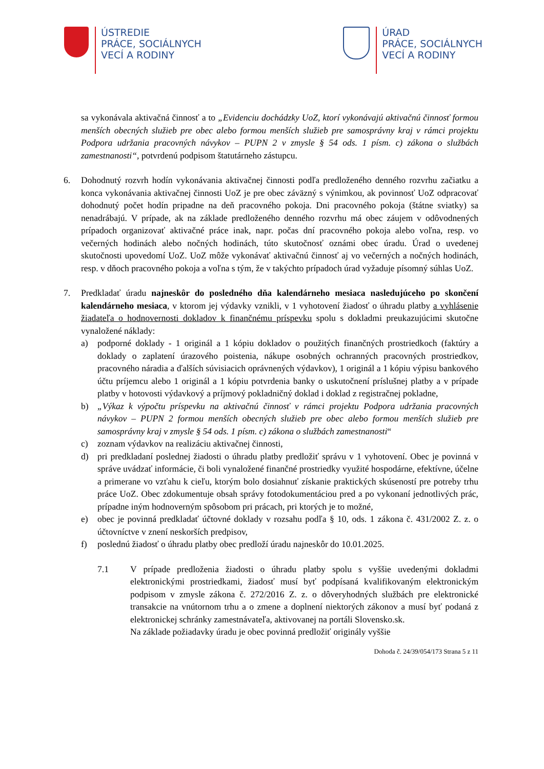ÚSTREDIE
PRÁCE, SOCIÁLNYCH
VECÍ A RODINY
ÚRAD
PRÁCE, SOCIÁLNYCH
VECÍ A RODINY
sa vykonávala aktivačná činnosť a to „Evidenciu dochádzky UoZ, ktorí vykonávajú aktivačnú činnosť formou menších obecných služieb pre obec alebo formou menších služieb pre samosprávny kraj v rámci projektu Podpora udržania pracovných návykov – PUPN 2 v zmysle § 54 ods. 1 písm. c) zákona o službách zamestnanosti“, potvrdenú podpisom štatutárneho zástupcu.
6. Dohodnutý rozvrh hodín vykonávania aktivačnej činnosti podľa predloženého denného rozvrhu začiatku a konca vykonávania aktivačnej činnosti UoZ je pre obec záväzný s výnimkou, ak povinnosť UoZ odpracovať dohodnutý počet hodín pripadne na deň pracovného pokoja. Dni pracovného pokoja (štátne sviatky) sa nenadrábajú. V prípade, ak na základe predloženého denného rozvrhu má obec záujem v odôvodnených prípadoch organizovať aktivačné práce inak, napr. počas dní pracovného pokoja alebo voľna, resp. vo večerných hodinách alebo nočných hodinách, túto skutočnosť oznámi obec úradu. Úrad o uvedenej skutočnosti upovedomí UoZ. UoZ môže vykonávať aktivačnú činnosť aj vo večerných a nočných hodinách, resp. v dňoch pracovného pokoja a voľna s tým, že v takýchto prípadoch úrad vyžaduje písomný súhlas UoZ.
7. Predkladať úradu najneskôr do posledného dňa kalendárneho mesiaca nasledujúceho po skončení kalendárneho mesiaca, v ktorom jej výdavky vznikli, v 1 vyhotovení žiadosť o úhradu platby a vyhlásenie žiadateľa o hodnovernosti dokladov k finančnému príspevku spolu s dokladmi preukazujúcimi skutočne vynaložené náklady:
a) podporné doklady - 1 originál a 1 kópiu dokladov o použitých finančných prostriedkoch (faktúry a doklady o zaplatení úrazového poistenia, nákupe osobných ochranných pracovných prostriedkov, pracovného náradia a ďalších súvisiacich oprávnených výdavkov), 1 originál a 1 kópiu výpisu bankového účtu príjemcu alebo 1 originál a 1 kópiu potvrdenia banky o uskutočnení príslušnej platby a v prípade platby v hotovosti výdavkový a príjmový pokladničný doklad i doklad z registračnej pokladne,
b) „Výkaz k výpočtu príspevku na aktivačnú činnosť v rámci projektu Podpora udržania pracovných návykov – PUPN 2 formou menších obecných služieb pre obec alebo formou menších služieb pre samosprávny kraj v zmysle § 54 ods. 1 písm. c) zákona o službách zamestnanosti“
c) zoznam výdavkov na realizáciu aktivačnej činnosti,
d) pri predkladaní poslednej žiadosti o úhradu platby predložiť správu v 1 vyhotovení. Obec je povinná v správe uvádzať informácie, či boli vynaložené finančné prostriedky využité hospodárne, efektívne, účelne a primerane vo vzťahu k cieľu, ktorým bolo dosiahnuť získanie praktických skúseností pre potreby trhu práce UoZ. Obec zdokumentuje obsah správy fotodokumentáciou pred a po vykonaní jednotlivých prác, prípadne iným hodnoverným spôsobom pri prácach, pri ktorých je to možné,
e) obec je povinná predkladať účtovné doklady v rozsahu podľa § 10, ods. 1 zákona č. 431/2002 Z. z. o účtovníctve v znení neskorších predpisov,
f) poslednú žiadosť o úhradu platby obec predloží úradu najneskôr do 10.01.2025.
7.1 V prípade predloženia žiadosti o úhradu platby spolu s vyššie uvedenými dokladmi elektronickými prostriedkami, žiadosť musí byť podpísaná kvalifikovaným elektronickým podpisom v zmysle zákona č. 272/2016 Z. z. o dôveryhodných službách pre elektronické transakcie na vnútornom trhu a o zmene a doplnení niektorých zákonov a musí byť podaná z elektronickej schránky zamestnávateľa, aktivovanej na portáli Slovensko.sk.
Na základe požiadavky úradu je obec povinná predložiť originály vyššie
Dohoda č. 24/39/054/173 Strana 5 z 11